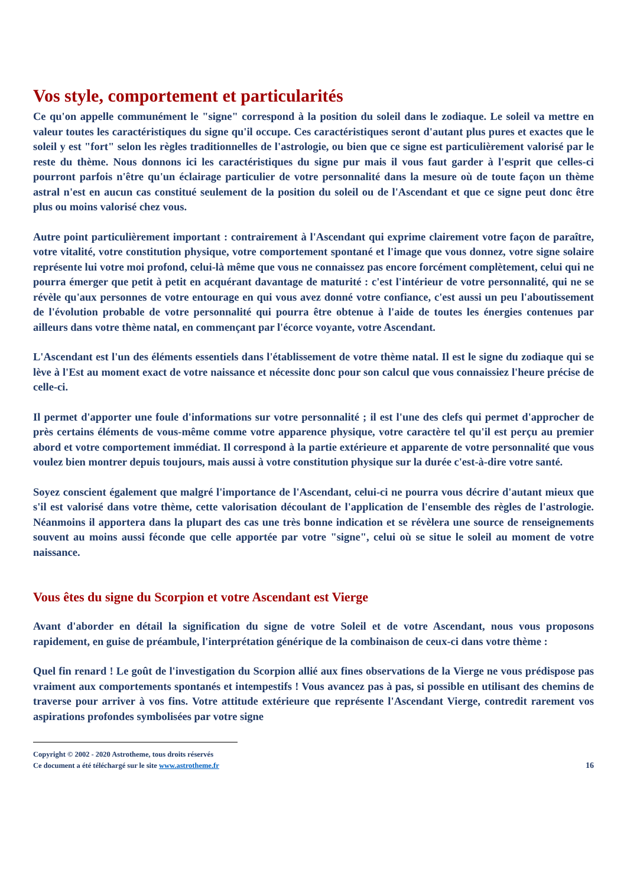Vos style, comportement et particularités
Ce qu'on appelle communément le "signe" correspond à la position du soleil dans le zodiaque. Le soleil va mettre en valeur toutes les caractéristiques du signe qu'il occupe. Ces caractéristiques seront d'autant plus pures et exactes que le soleil y est "fort" selon les règles traditionnelles de l'astrologie, ou bien que ce signe est particulièrement valorisé par le reste du thème. Nous donnons ici les caractéristiques du signe pur mais il vous faut garder à l'esprit que celles-ci pourront parfois n'être qu'un éclairage particulier de votre personnalité dans la mesure où de toute façon un thème astral n'est en aucun cas constitué seulement de la position du soleil ou de l'Ascendant et que ce signe peut donc être plus ou moins valorisé chez vous.
Autre point particulièrement important : contrairement à l'Ascendant qui exprime clairement votre façon de paraître, votre vitalité, votre constitution physique, votre comportement spontané et l'image que vous donnez, votre signe solaire représente lui votre moi profond, celui-là même que vous ne connaissez pas encore forcément complètement, celui qui ne pourra émerger que petit à petit en acquérant davantage de maturité : c'est l'intérieur de votre personnalité, qui ne se révèle qu'aux personnes de votre entourage en qui vous avez donné votre confiance, c'est aussi un peu l'aboutissement de l'évolution probable de votre personnalité qui pourra être obtenue à l'aide de toutes les énergies contenues par ailleurs dans votre thème natal, en commençant par l'écorce voyante, votre Ascendant.
L'Ascendant est l'un des éléments essentiels dans l'établissement de votre thème natal. Il est le signe du zodiaque qui se lève à l'Est au moment exact de votre naissance et nécessite donc pour son calcul que vous connaissiez l'heure précise de celle-ci.
Il permet d'apporter une foule d'informations sur votre personnalité ; il est l'une des clefs qui permet d'approcher de près certains éléments de vous-même comme votre apparence physique, votre caractère tel qu'il est perçu au premier abord et votre comportement immédiat. Il correspond à la partie extérieure et apparente de votre personnalité que vous voulez bien montrer depuis toujours, mais aussi à votre constitution physique sur la durée c'est-à-dire votre santé.
Soyez conscient également que malgré l'importance de l'Ascendant, celui-ci ne pourra vous décrire d'autant mieux que s'il est valorisé dans votre thème, cette valorisation découlant de l'application de l'ensemble des règles de l'astrologie. Néanmoins il apportera dans la plupart des cas une très bonne indication et se révèlera une source de renseignements souvent au moins aussi féconde que celle apportée par votre "signe", celui où se situe le soleil au moment de votre naissance.
Vous êtes du signe du Scorpion et votre Ascendant est Vierge
Avant d'aborder en détail la signification du signe de votre Soleil et de votre Ascendant, nous vous proposons rapidement, en guise de préambule, l'interprétation générique de la combinaison de ceux-ci dans votre thème :
Quel fin renard ! Le goût de l'investigation du Scorpion allié aux fines observations de la Vierge ne vous prédispose pas vraiment aux comportements spontanés et intempestifs ! Vous avancez pas à pas, si possible en utilisant des chemins de traverse pour arriver à vos fins. Votre attitude extérieure que représente l'Ascendant Vierge, contredit rarement vos aspirations profondes symbolisées par votre signe
Copyright © 2002 - 2020 Astrotheme, tous droits réservés
Ce document a été téléchargé sur le site www.astrotheme.fr 16